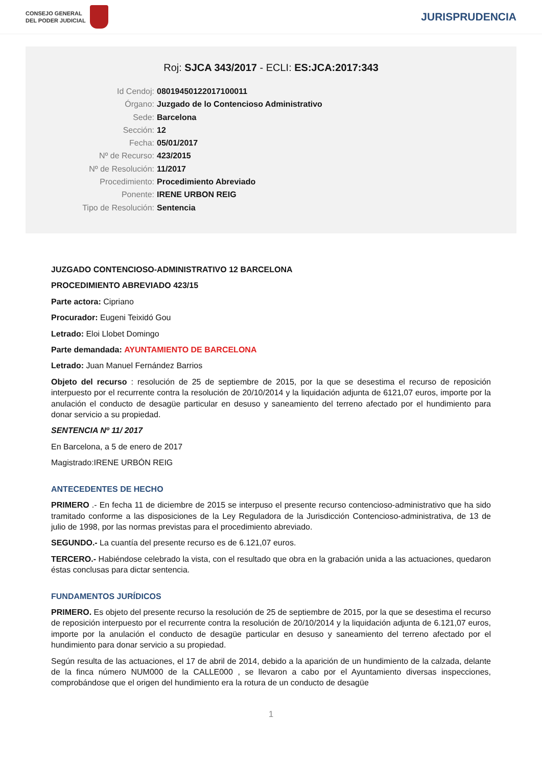CONSEJO GENERAL
DEL PODER JUDICIAL
JURISPRUDENCIA
Roj: SJCA 343/2017 - ECLI: ES:JCA:2017:343
Id Cendoj: 08019450122017100011
Órgano: Juzgado de lo Contencioso Administrativo
Sede: Barcelona
Sección: 12
Fecha: 05/01/2017
Nº de Recurso: 423/2015
Nº de Resolución: 11/2017
Procedimiento: Procedimiento Abreviado
Ponente: IRENE URBON REIG
Tipo de Resolución: Sentencia
JUZGADO CONTENCIOSO-ADMINISTRATIVO 12 BARCELONA
PROCEDIMIENTO ABREVIADO 423/15
Parte actora: Cipriano
Procurador: Eugeni Teixidó Gou
Letrado: Eloi Llobet Domingo
Parte demandada: AYUNTAMIENTO DE BARCELONA
Letrado: Juan Manuel Fernández Barrios
Objeto del recurso : resolución de 25 de septiembre de 2015, por la que se desestima el recurso de reposición interpuesto por el recurrente contra la resolución de 20/10/2014 y la liquidación adjunta de 6121,07 euros, importe por la anulación el conducto de desagüe particular en desuso y saneamiento del terreno afectado por el hundimiento para donar servicio a su propiedad.
SENTENCIA Nº 11/ 2017
En Barcelona, a 5 de enero de 2017
Magistrado:IRENE URBÓN REIG
ANTECEDENTES DE HECHO
PRIMERO .- En fecha 11 de diciembre de 2015 se interpuso el presente recurso contencioso-administrativo que ha sido tramitado conforme a las disposiciones de la Ley Reguladora de la Jurisdicción Contencioso-administrativa, de 13 de julio de 1998, por las normas previstas para el procedimiento abreviado.
SEGUNDO.- La cuantía del presente recurso es de 6.121,07 euros.
TERCERO.- Habiéndose celebrado la vista, con el resultado que obra en la grabación unida a las actuaciones, quedaron éstas conclusas para dictar sentencia.
FUNDAMENTOS JURÍDICOS
PRIMERO. Es objeto del presente recurso la resolución de 25 de septiembre de 2015, por la que se desestima el recurso de reposición interpuesto por el recurrente contra la resolución de 20/10/2014 y la liquidación adjunta de 6.121,07 euros, importe por la anulación el conducto de desagüe particular en desuso y saneamiento del terreno afectado por el hundimiento para donar servicio a su propiedad.
Según resulta de las actuaciones, el 17 de abril de 2014, debido a la aparición de un hundimiento de la calzada, delante de la finca número NUM000 de la CALLE000 , se llevaron a cabo por el Ayuntamiento diversas inspecciones, comprobándose que el origen del hundimiento era la rotura de un conducto de desagüe
1